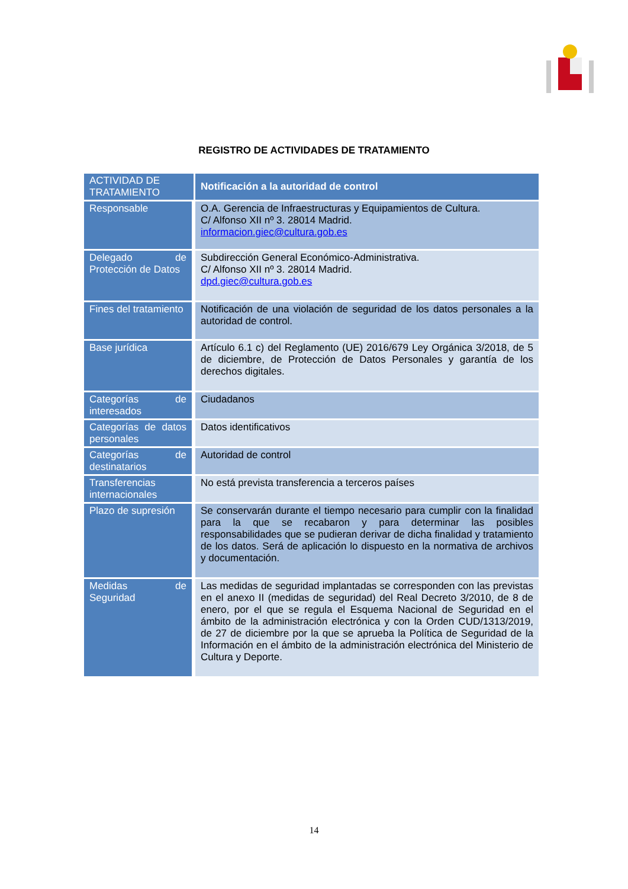REGISTRO DE ACTIVIDADES DE TRATAMIENTO
| ACTIVIDAD DE TRATAMIENTO | Notificación a la autoridad de control |
| --- | --- |
| Responsable | O.A. Gerencia de Infraestructuras y Equipamientos de Cultura. C/ Alfonso XII nº 3. 28014 Madrid. informacion.giec@cultura.gob.es |
| Delegado de Protección de Datos | Subdirección General Económico-Administrativa. C/ Alfonso XII nº 3. 28014 Madrid. dpd.giec@cultura.gob.es |
| Fines del tratamiento | Notificación de una violación de seguridad de los datos personales a la autoridad de control. |
| Base jurídica | Artículo 6.1 c) del Reglamento (UE) 2016/679 Ley Orgánica 3/2018, de 5 de diciembre, de Protección de Datos Personales y garantía de los derechos digitales. |
| Categorías de interesados | Ciudadanos |
| Categorías de datos personales | Datos identificativos |
| Categorías de destinatarios | Autoridad de control |
| Transferencias internacionales | No está prevista transferencia a terceros países |
| Plazo de supresión | Se conservarán durante el tiempo necesario para cumplir con la finalidad para la que se recabaron y para determinar las posibles responsabilidades que se pudieran derivar de dicha finalidad y tratamiento de los datos. Será de aplicación lo dispuesto en la normativa de archivos y documentación. |
| Medidas de Seguridad | Las medidas de seguridad implantadas se corresponden con las previstas en el anexo II (medidas de seguridad) del Real Decreto 3/2010, de 8 de enero, por el que se regula el Esquema Nacional de Seguridad en el ámbito de la administración electrónica y con la Orden CUD/1313/2019, de 27 de diciembre por la que se aprueba la Política de Seguridad de la Información en el ámbito de la administración electrónica del Ministerio de Cultura y Deporte. |
14